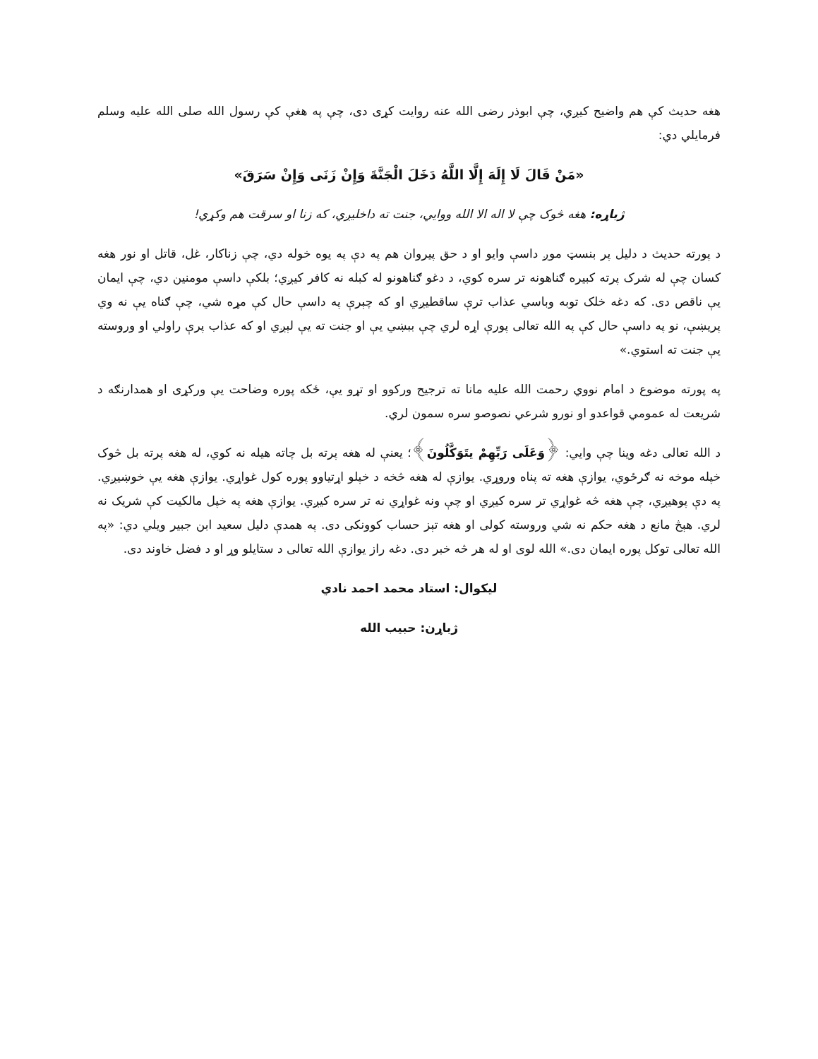هغه حدیث کې هم واضیح کیږي، چې ابوذر رضی الله عنه روایت کړی دی، چې په هغې کې رسول الله صلی الله علیه وسلم فرمایلي دي:
«مَنْ قَالَ لَا إِلَهَ إِلَّا اللَّهُ دَخَلَ الْجَنَّةَ وَإِنْ زَنَى وَإِنْ سَرَقَ»
ژباړه: هغه څوک چې لا اله الا الله ووایي، جنت ته داخلیږي، که زنا او سرقت هم وکړي!
د پورته حدیث د دلیل پر بنسټ موږ داسې وایو او د حق پیروان هم په دې په یوه خوله دي، چې زناکار، غل، قاتل او نور هغه کسان چې له شرک پرته کبیره ګناهونه تر سره کوي، د دغو ګناهونو له کبله نه کافر کیږي؛ بلکې داسې مومنین دي، چې ایمان یې ناقص دی. که دغه خلک توبه وباسي عذاب ترې ساقطیږي او که چېرې په داسې حال کې مړه شي، چې ګناه یې نه وي پریښې، نو په داسې حال کې په الله تعالی پورې اړه لري چې ببښي یې او جنت ته یې لېږي او که عذاب پرې راولي او وروسته یې جنت ته استوي.»
په پورته موضوع د امام نووي رحمت الله علیه مانا ته ترجیح ورکوو او تړو یې، ځکه پوره وضاحت یې ورکړی او همدارنګه د شریعت له عمومي قواعدو او نورو شرعي نصوصو سره سمون لري.
د الله تعالی دغه وینا چې وایي: ﴿وَعَلَى رَبِّهِمْ يتَوَكَّلُونَ﴾؛ یعنې له هغه پرته بل چاته هیله نه کوي، له هغه پرته بل څوک خپله موخه نه ګرځوي، یوازې هغه ته پناه وروړي. یوازې له هغه څخه د خپلو اړتیاوو پوره کول غواړي. یوازې هغه یې خوښیږي. په دې پوهیږي، چې هغه څه غواړي تر سره کیږي او چې ونه غواړي نه تر سره کیږي. یوازې هغه په خپل مالکیت کې شریک نه لري. هېڅ مانع د هغه حکم نه شي وروسته کولی او هغه تېز حساب کوونکی دی. په همدې دلیل سعید ابن جبیر ویلي دي: «په الله تعالی توکل پوره ایمان دی.» الله لوی او له هر څه خبر دی. دغه راز یوازې الله تعالی د ستایلو وړ او د فضل خاوند دی.
لیکوال: استاد محمد احمد نادي
ژباړن: حبیب الله